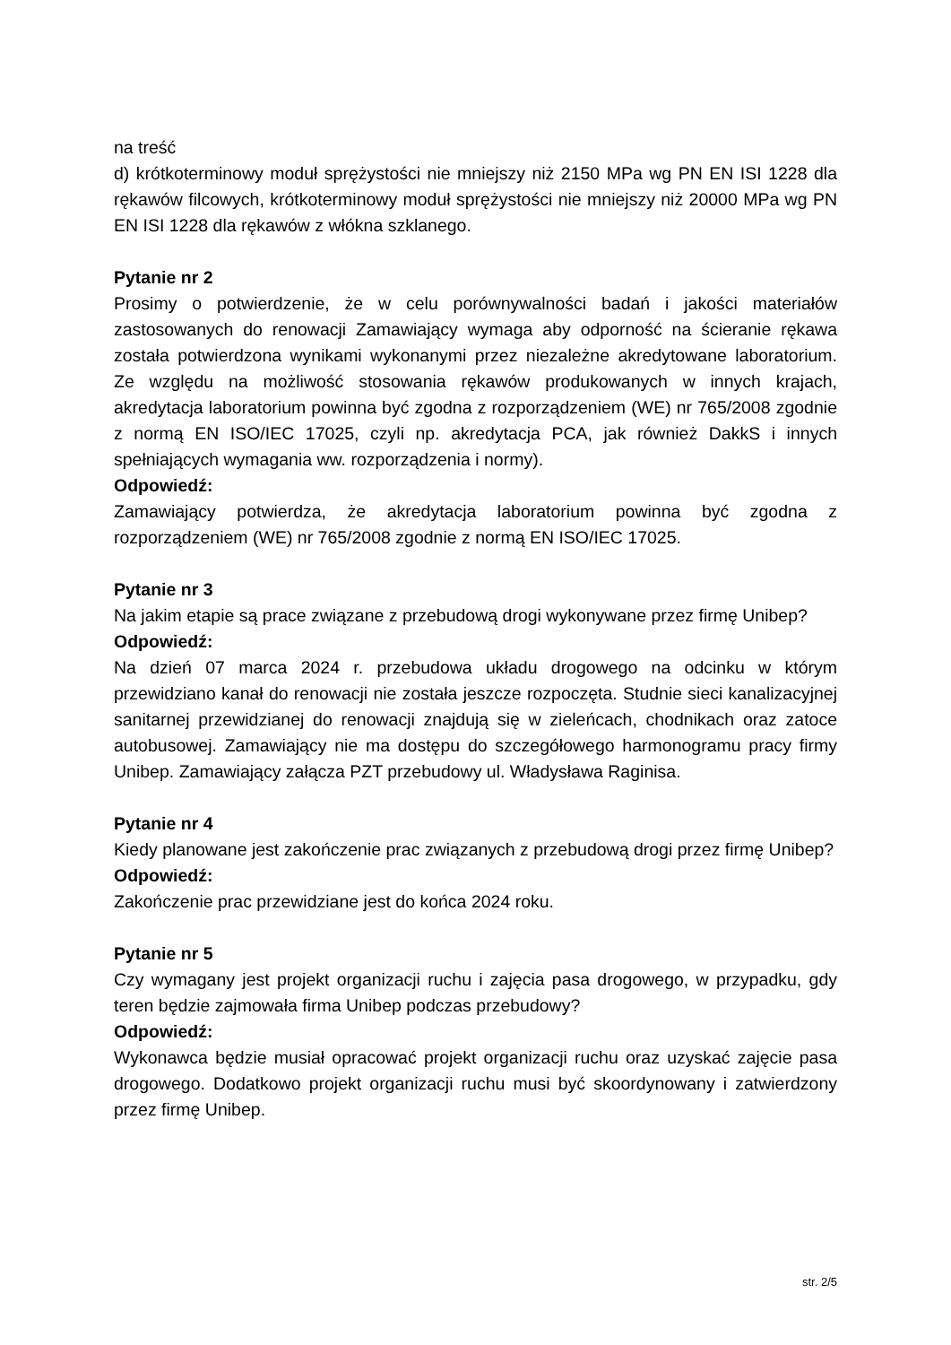na treść
d) krótkoterminowy moduł sprężystości nie mniejszy niż 2150 MPa wg PN EN ISI 1228 dla rękawów filcowych, krótkoterminowy moduł sprężystości nie mniejszy niż 20000 MPa wg PN EN ISI 1228 dla rękawów z włókna szklanego.
Pytanie nr 2
Prosimy o potwierdzenie, że w celu porównywalności badań i jakości materiałów zastosowanych do renowacji Zamawiający wymaga aby odporność na ścieranie rękawa została potwierdzona wynikami wykonanymi przez niezależne akredytowane laboratorium. Ze względu na możliwość stosowania rękawów produkowanych w innych krajach, akredytacja laboratorium powinna być zgodna z rozporządzeniem (WE) nr 765/2008 zgodnie z normą EN ISO/IEC 17025, czyli np. akredytacja PCA, jak również DakkS i innych spełniających wymagania ww. rozporządzenia i normy).
Odpowiedź:
Zamawiający potwierdza, że akredytacja laboratorium powinna być zgodna z rozporządzeniem (WE) nr 765/2008 zgodnie z normą EN ISO/IEC 17025.
Pytanie nr 3
Na jakim etapie są prace związane z przebudową drogi wykonywane przez firmę Unibep?
Odpowiedź:
Na dzień 07 marca 2024 r. przebudowa układu drogowego na odcinku w którym przewidziano kanał do renowacji nie została jeszcze rozpoczęta. Studnie sieci kanalizacyjnej sanitarnej przewidzianej do renowacji znajdują się w zieleńcach, chodnikach oraz zatoce autobusowej. Zamawiający nie ma dostępu do szczegółowego harmonogramu pracy firmy Unibep. Zamawiający załącza PZT przebudowy ul. Władysława Raginisa.
Pytanie nr 4
Kiedy planowane jest zakończenie prac związanych z przebudową drogi przez firmę Unibep?
Odpowiedź:
Zakończenie prac przewidziane jest do końca 2024 roku.
Pytanie nr 5
Czy wymagany jest projekt organizacji ruchu i zajęcia pasa drogowego, w przypadku, gdy teren będzie zajmowała firma Unibep podczas przebudowy?
Odpowiedź:
Wykonawca będzie musiał opracować projekt organizacji ruchu oraz uzyskać zajęcie pasa drogowego. Dodatkowo projekt organizacji ruchu musi być skoordynowany i zatwierdzony przez firmę Unibep.
str. 2/5